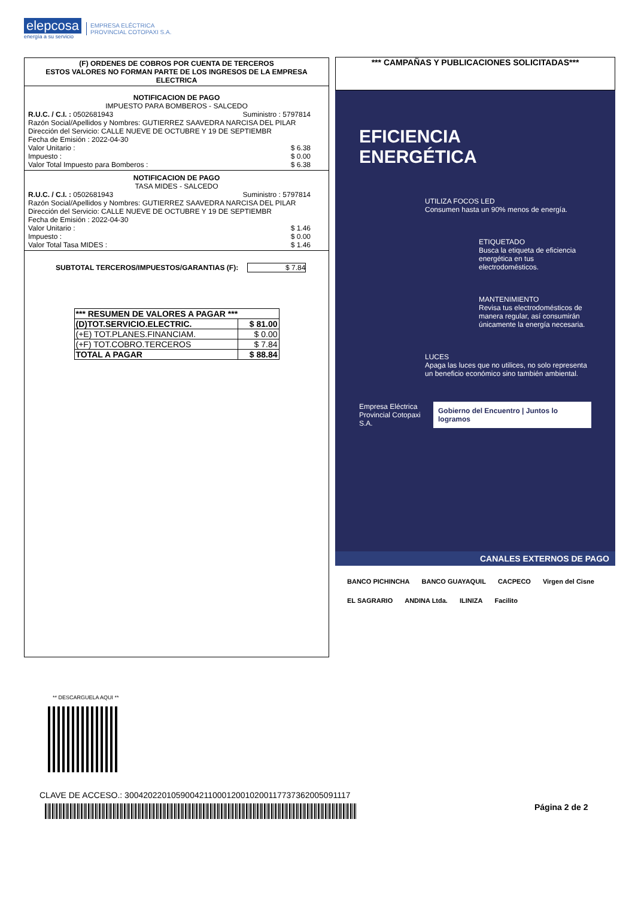elepcosa
energía a su servicio
EMPRESA ELÉCTRICA
PROVINCIAL COTOPAXI S.A.
(F) ORDENES DE COBROS POR CUENTA DE TERCEROS
ESTOS VALORES NO FORMAN PARTE DE LOS INGRESOS DE LA EMPRESA ELECTRICA
NOTIFICACION DE PAGO
IMPUESTO PARA BOMBEROS - SALCEDO
R.U.C. / C.I. : 0502681943 Suministro : 5797814
Razón Social/Apellidos y Nombres: GUTIERREZ SAAVEDRA NARCISA DEL PILAR
Dirección del Servicio: CALLE NUEVE DE OCTUBRE Y 19 DE SEPTIEMBR
Fecha de Emisión : 2022-04-30
Valor Unitario : $ 6.38
Impuesto : $ 0.00
Valor Total Impuesto para Bomberos : $ 6.38
NOTIFICACION DE PAGO
TASA MIDES - SALCEDO
R.U.C. / C.I. : 0502681943 Suministro : 5797814
Razón Social/Apellidos y Nombres: GUTIERREZ SAAVEDRA NARCISA DEL PILAR
Dirección del Servicio: CALLE NUEVE DE OCTUBRE Y 19 DE SEPTIEMBR
Fecha de Emisión : 2022-04-30
Valor Unitario : $ 1.46
Impuesto : $ 0.00
Valor Total Tasa MIDES : $ 1.46
SUBTOTAL TERCEROS/IMPUESTOS/GARANTIAS (F): $ 7.84
| *** RESUMEN DE VALORES A PAGAR *** | |
| (D)TOT.SERVICIO.ELECTRIC. | $ 81.00 |
| (+E) TOT.PLANES.FINANCIAM. | $ 0.00 |
| (+F) TOT.COBRO.TERCEROS | $ 7.84 |
| TOTAL A PAGAR | $ 88.84 |
*** CAMPAÑAS Y PUBLICACIONES SOLICITADAS***
EFICIENCIA
ENERGÉTICA
UTILIZA FOCOS LED
Consumen hasta un 90% menos de energía.
ETIQUETADO
Busca la etiqueta de eficiencia energética en tus electrodomésticos.
MANTENIMIENTO
Revisa tus electrodomésticos de manera regular, así consumirán únicamente la energía necesaria.
LUCES
Apaga las luces que no utilices, no solo representa un beneficio económico sino también ambiental.
Empresa Eléctrica
Provincial Cotopaxi S.A. Gobierno del Encuentro | Juntos lo logramos
CANALES EXTERNOS DE PAGO
BANCO PICHINCHA BANCO GUAYAQUIL CACPECO Virgen del Cisne EL SAGRARIO ANDINA Ltda. ILINIZA Facilito
** DESCARGUELA AQUI **
CLAVE DE ACCESO.: 3004202201059004211000120010200117737362005091117
Página 2 de 2